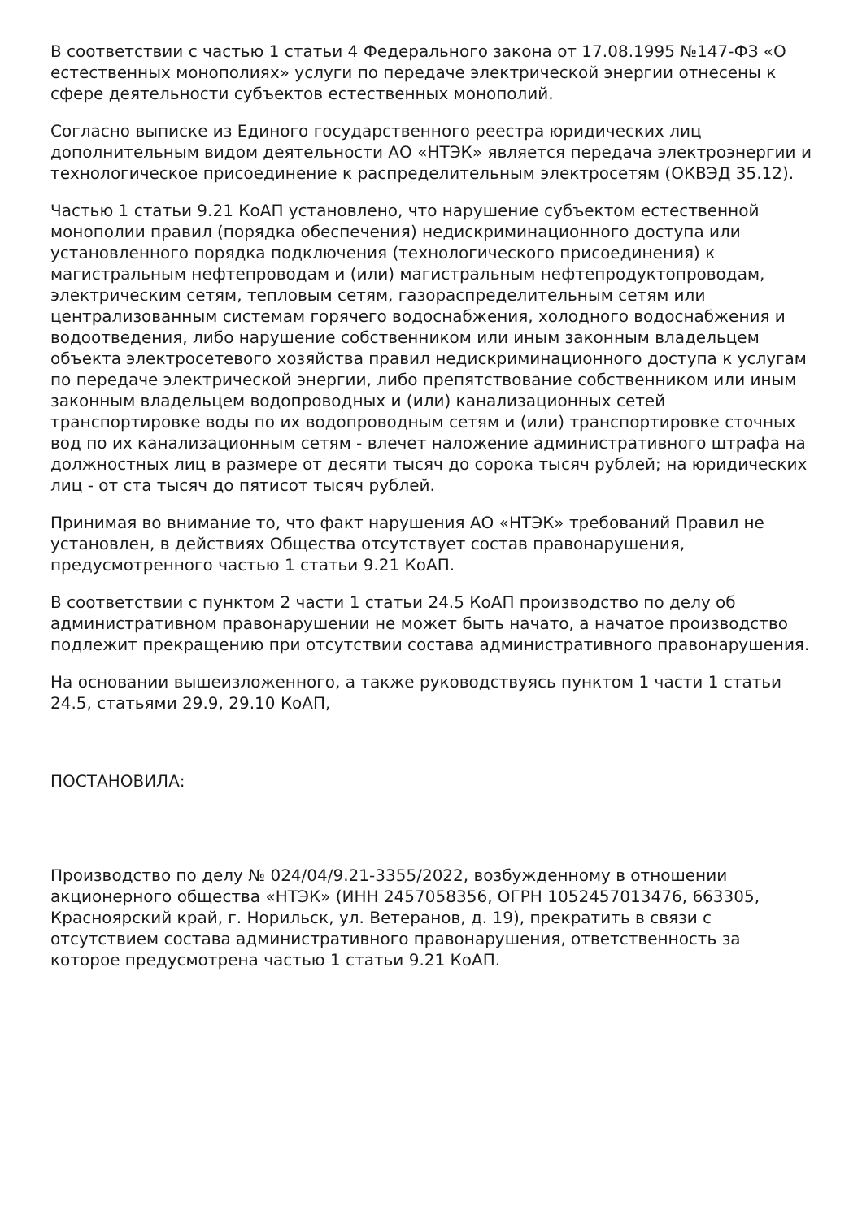В соответствии с частью 1 статьи 4 Федерального закона от 17.08.1995 №147-ФЗ «О естественных монополиях» услуги по передаче электрической энергии отнесены к сфере деятельности субъектов естественных монополий.
Согласно выписке из Единого государственного реестра юридических лиц дополнительным видом деятельности АО «НТЭК» является передача электроэнергии и технологическое присоединение к распределительным электросетям (ОКВЭД 35.12).
Частью 1 статьи 9.21 КоАП установлено, что нарушение субъектом естественной монополии правил (порядка обеспечения) недискриминационного доступа или установленного порядка подключения (технологического присоединения) к магистральным нефтепроводам и (или) магистральным нефтепродуктопроводам, электрическим сетям, тепловым сетям, газораспределительным сетям или централизованным системам горячего водоснабжения, холодного водоснабжения и водоотведения, либо нарушение собственником или иным законным владельцем объекта электросетевого хозяйства правил недискриминационного доступа к услугам по передаче электрической энергии, либо препятствование собственником или иным законным владельцем водопроводных и (или) канализационных сетей транспортировке воды по их водопроводным сетям и (или) транспортировке сточных вод по их канализационным сетям - влечет наложение административного штрафа на должностных лиц в размере от десяти тысяч до сорока тысяч рублей; на юридических лиц - от ста тысяч до пятисот тысяч рублей.
Принимая во внимание то, что факт нарушения АО «НТЭК» требований Правил не установлен, в действиях Общества отсутствует состав правонарушения, предусмотренного частью 1 статьи 9.21 КоАП.
В соответствии с пунктом 2 части 1 статьи 24.5 КоАП производство по делу об административном правонарушении не может быть начато, а начатое производство подлежит прекращению при отсутствии состава административного правонарушения.
На основании вышеизложенного, а также руководствуясь пунктом 1 части 1 статьи 24.5, статьями 29.9, 29.10 КоАП,
ПОСТАНОВИЛА:
Производство по делу № 024/04/9.21-3355/2022, возбужденному в отношении акционерного общества «НТЭК» (ИНН 2457058356, ОГРН 1052457013476, 663305, Красноярский край, г. Норильск, ул. Ветеранов, д. 19), прекратить в связи с отсутствием состава административного правонарушения, ответственность за которое предусмотрена частью 1 статьи 9.21 КоАП.